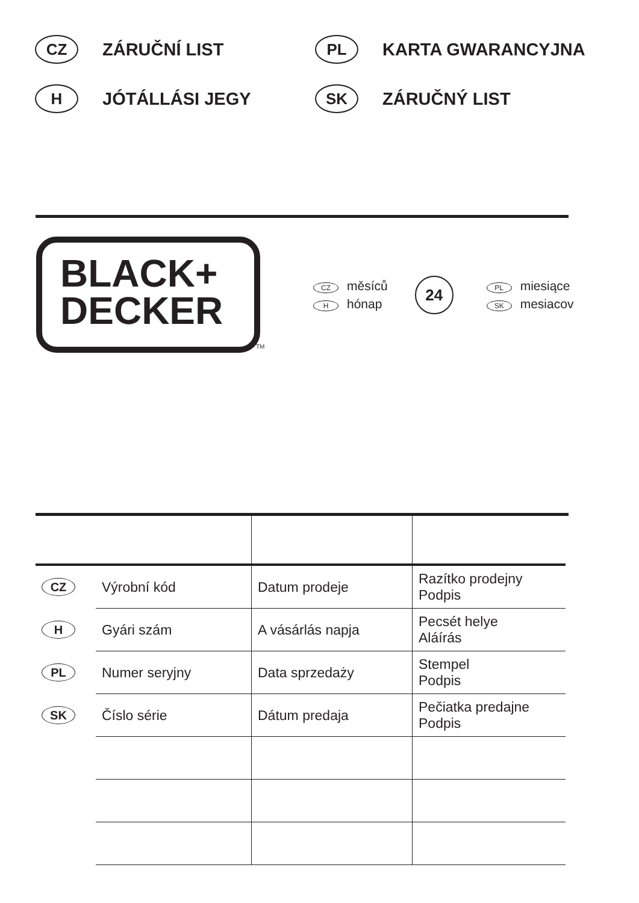CZ ZÁRUČNÍ LIST
PL KARTA GWARANCYJNA
H JÓTÁLLÁSI JEGY
SK ZÁRUČNÝ LIST
BLACK+
DECKER
TM
CZ měsíců
Hhónap
24
PL miesiące
SK mesiacov
| CZ | Výrobní kód | Datum prodeje | Razítko prodejny Podpis |
| H | Gyári szám | A vásárlás napja | Pecsét helye Aláírás |
| PL | Numer seryjny | Data sprzedaży | Stempel Podpis |
| SK | Číslo série | Dátum predaja | Pečiatka predajne Podpis |